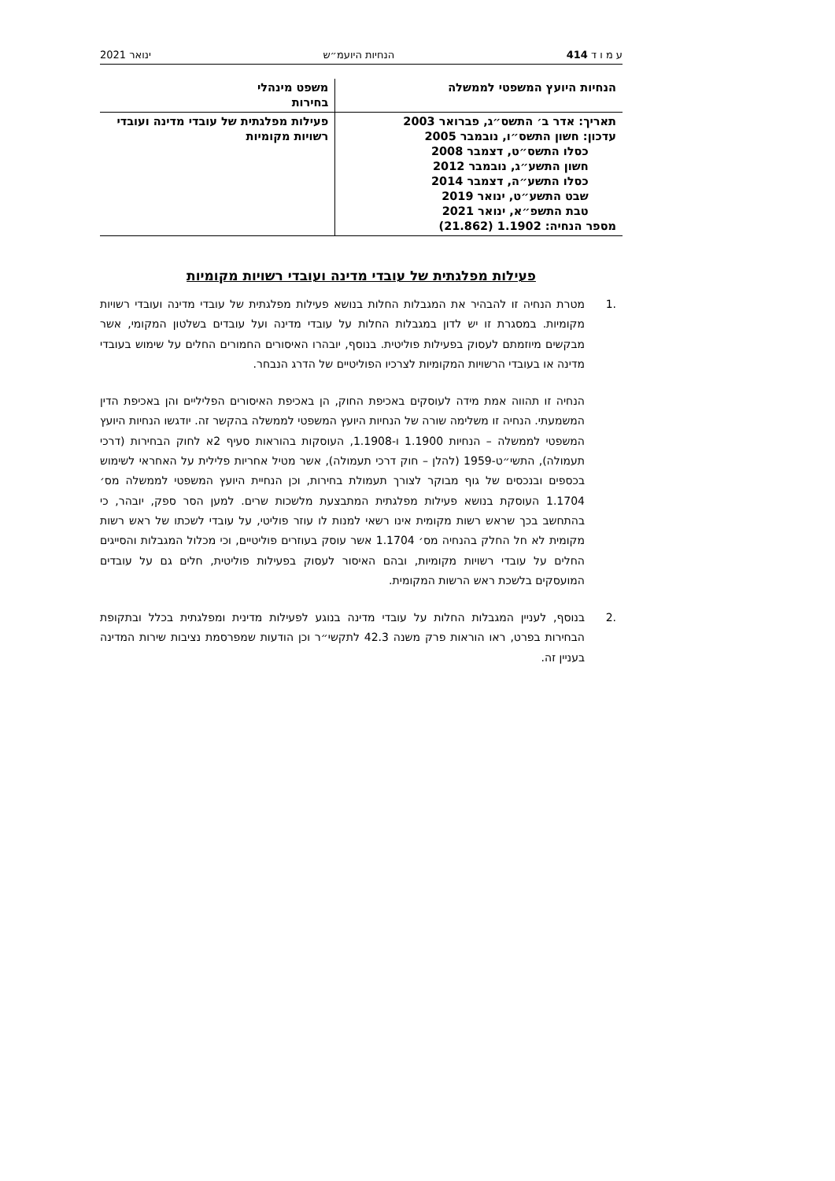ע מ ו ד 414 הנחיות היועמ״ש ינואר 2021
| הנחיות היועץ המשפטי לממשלה | משפט מינהלי בחירות |
| תאריך: אדר ב׳ התשס״ג, פברואר 2003 עדכון: חשון התשס״ו, נובמבר 2005 כסלו התשס״ט, דצמבר 2008 חשון התשע״ג, נובמבר 2012 כסלו התשע״ה, דצמבר 2014 שבט התשע״ט, ינואר 2019 טבת התשפ״א, ינואר 2021 מספר הנחיה: 1.1902 (21.862) | פעילות מפלגתית של עובדי מדינה ועובדי רשויות מקומיות |
פעילות מפלגתית של עובדי מדינה ועובדי רשויות מקומיות
.1 מטרת הנחיה זו להבהיר את המגבלות החלות בנושא פעילות מפלגתית של עובדי מדינה ועובדי רשויות מקומיות. במסגרת זו יש לדון במגבלות החלות על עובדי מדינה ועל עובדים בשלטון המקומי, אשר מבקשים מיוזמתם לעסוק בפעילות פוליטית. בנוסף, יובהרו האיסורים החמורים החלים על שימוש בעובדי מדינה או בעובדי הרשויות המקומיות לצרכיו הפוליטיים של הדרג הנבחר.
הנחיה זו תהווה אמת מידה לעוסקים באכיפת החוק, הן באכיפת האיסורים הפליליים והן באכיפת הדין המשמעתי. הנחיה זו משלימה שורה של הנחיות היועץ המשפטי לממשלה בהקשר זה. יודגשו הנחיות היועץ המשפטי לממשלה – הנחיות 1.1900 ו-1.1908, העוסקות בהוראות סעיף 2א לחוק הבחירות (דרכי תעמולה), התשי״ט-1959 (להלן – חוק דרכי תעמולה), אשר מטיל אחריות פלילית על האחראי לשימוש בכספים ובנכסים של גוף מבוקר לצורך תעמולת בחירות, וכן הנחיית היועץ המשפטי לממשלה מס׳ 1.1704 העוסקת בנושא פעילות מפלגתית המתבצעת מלשכות שרים. למען הסר ספק, יובהר, כי בהתחשב בכך שראש רשות מקומית אינו רשאי למנות לו עוזר פוליטי, על עובדי לשכתו של ראש רשות מקומית לא חל החלק בהנחיה מס׳ 1.1704 אשר עוסק בעוזרים פוליטיים, וכי מכלול המגבלות והסייגים החלים על עובדי רשויות מקומיות, ובהם האיסור לעסוק בפעילות פוליטית, חלים גם על עובדים המועסקים בלשכת ראש הרשות המקומית.
.2 בנוסף, לעניין המגבלות החלות על עובדי מדינה בנוגע לפעילות מדינית ומפלגתית בכלל ובתקופת הבחירות בפרט, ראו הוראות פרק משנה 42.3 לתקשי״ר וכן הודעות שמפרסמת נציבות שירות המדינה בעניין זה.